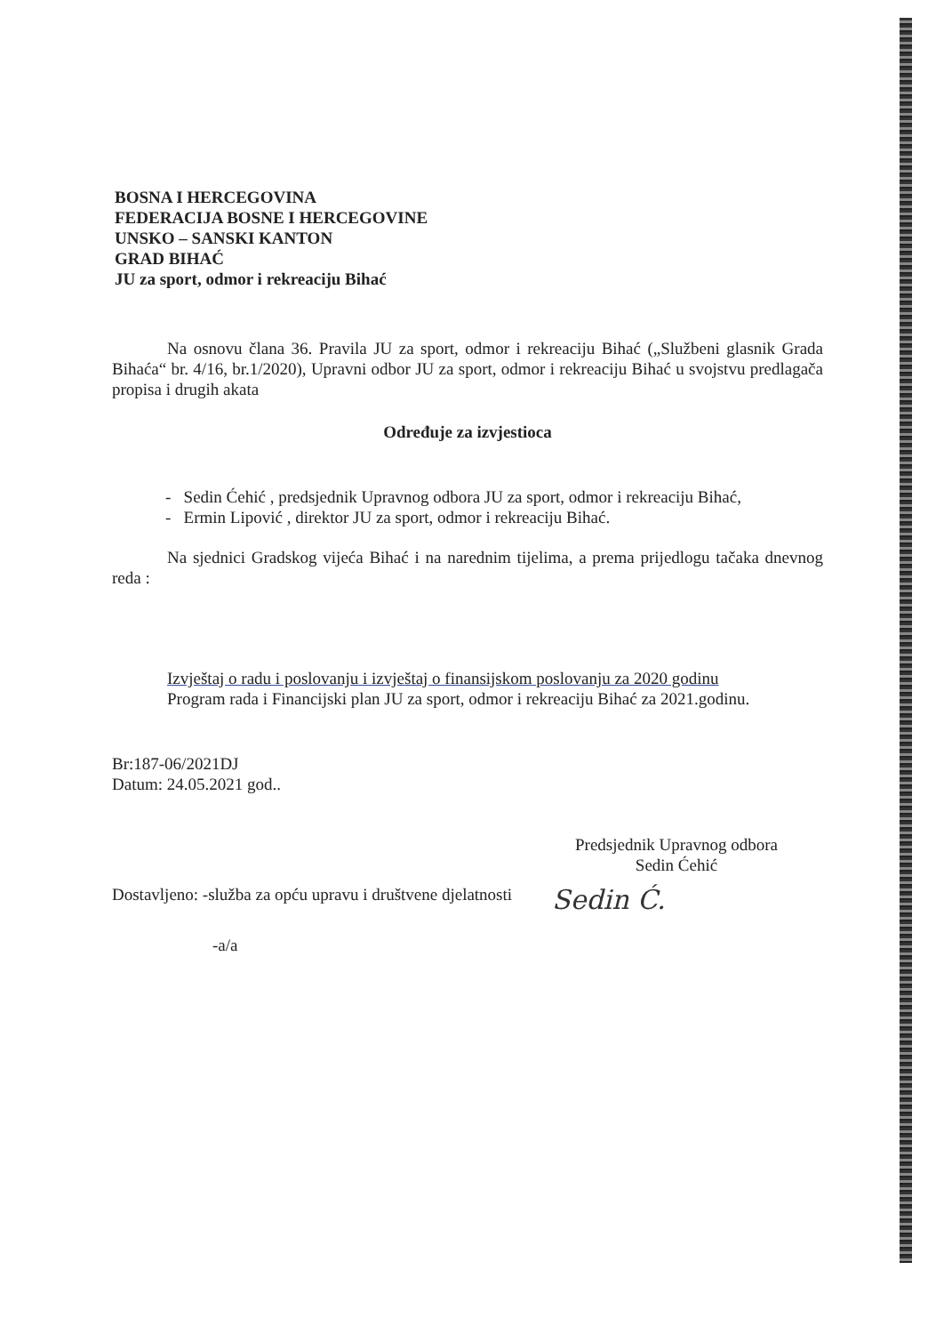BOSNA I HERCEGOVINA
FEDERACIJA BOSNE I HERCEGOVINE
UNSKO – SANSKI KANTON
GRAD BIHAĆ
JU za sport, odmor i rekreaciju Bihać
Na osnovu člana 36. Pravila JU za sport, odmor i rekreaciju Bihać („Službeni glasnik Grada Bihaća“ br. 4/16, br.1/2020), Upravni odbor JU za sport, odmor i rekreaciju Bihać u svojstvu predlagača propisa i drugih akata
Određuje za izvjestioca
- Sedin Ćehić , predsjednik Upravnog odbora JU za sport, odmor i rekreaciju Bihać,
- Ermin Lipović , direktor JU za sport, odmor i rekreaciju Bihać.
Na sjednici Gradskog vijeća Bihać i na narednim tijelima, a prema prijedlogu tačaka dnevnog reda :
Izvještaj o radu i poslovanju i izvještaj o finansijskom poslovanju za 2020 godinu
Program rada i Financijski plan JU za sport, odmor i rekreaciju Bihać za 2021.godinu.
Br:187-06/2021DJ
Datum: 24.05.2021 god..
Predsjednik Upravnog odbora
Sedin Ćehić
Dostavljeno: -služba za opću upravu i društvene djelatnosti
Sedin Ć.
-a/a